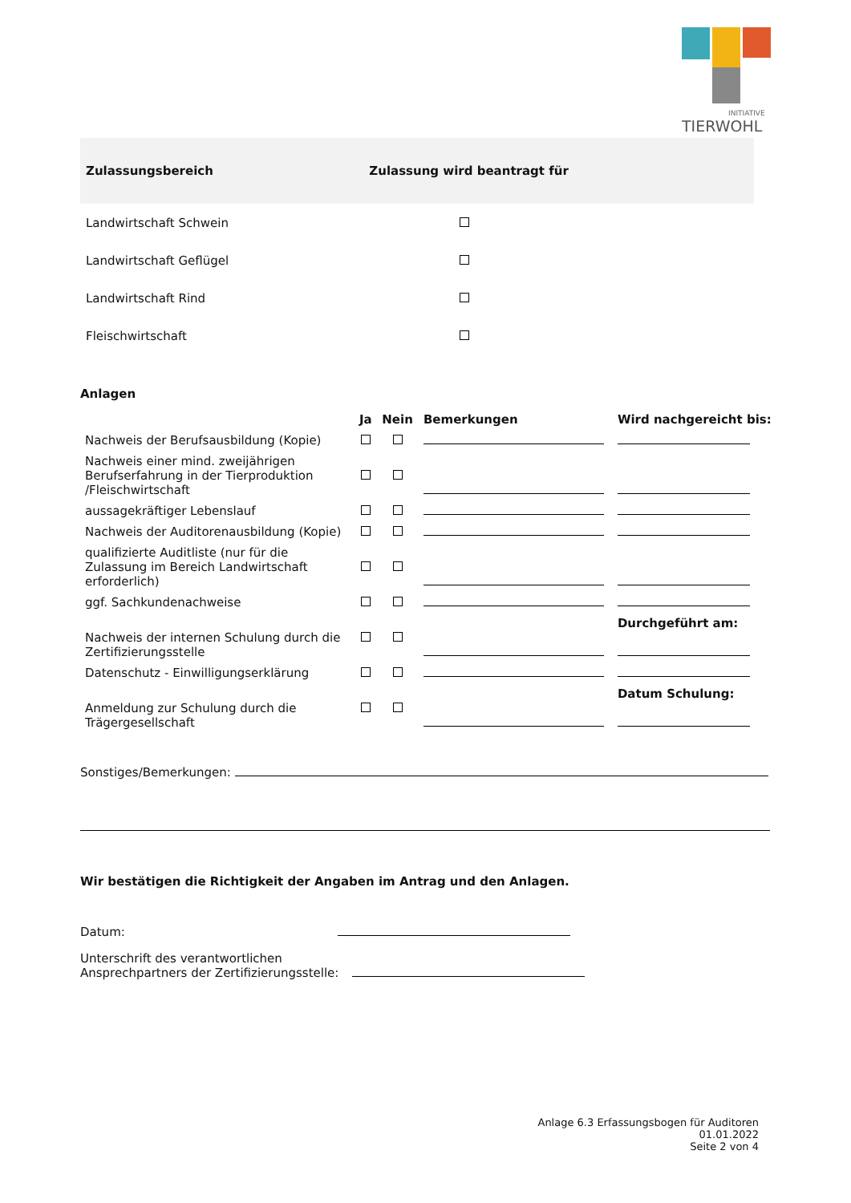INITIATIVE
TIERWOHL
| Zulassungsbereich | Zulassung wird beantragt für |
| --- | --- |
| Landwirtschaft Schwein | |
| Landwirtschaft Geflügel | |
| Landwirtschaft Rind | |
| Fleischwirtschaft | |
Anlagen
| | Ja | Nein | Bemerkungen | Wird nachgereicht bis: |
| --- | --- | --- | --- | --- |
| Nachweis der Berufsausbildung (Kopie) | | | | |
| Nachweis einer mind. zweijährigen Berufserfahrung in der Tierproduktion /Fleischwirtschaft | | | | |
| aussagekräftiger Lebenslauf | | | | |
| Nachweis der Auditorenausbildung (Kopie) | | | | |
| qualifizierte Auditliste (nur für die Zulassung im Bereich Landwirtschaft erforderlich) | | | | |
| ggf. Sachkundenachweise | | | | |
| Nachweis der internen Schulung durch die Zertifizierungsstelle | | | | Durchgeführt am: |
| Datenschutz - Einwilligungserklärung | | | | |
| Anmeldung zur Schulung durch die Trägergesellschaft | | | | Datum Schulung: |
Sonstiges/Bemerkungen:
Wir bestätigen die Richtigkeit der Angaben im Antrag und den Anlagen.
Datum:
Unterschrift des verantwortlichen
Ansprechpartners der Zertifizierungsstelle:
Anlage 6.3 Erfassungsbogen für Auditoren
01.01.2022
Seite 2 von 4